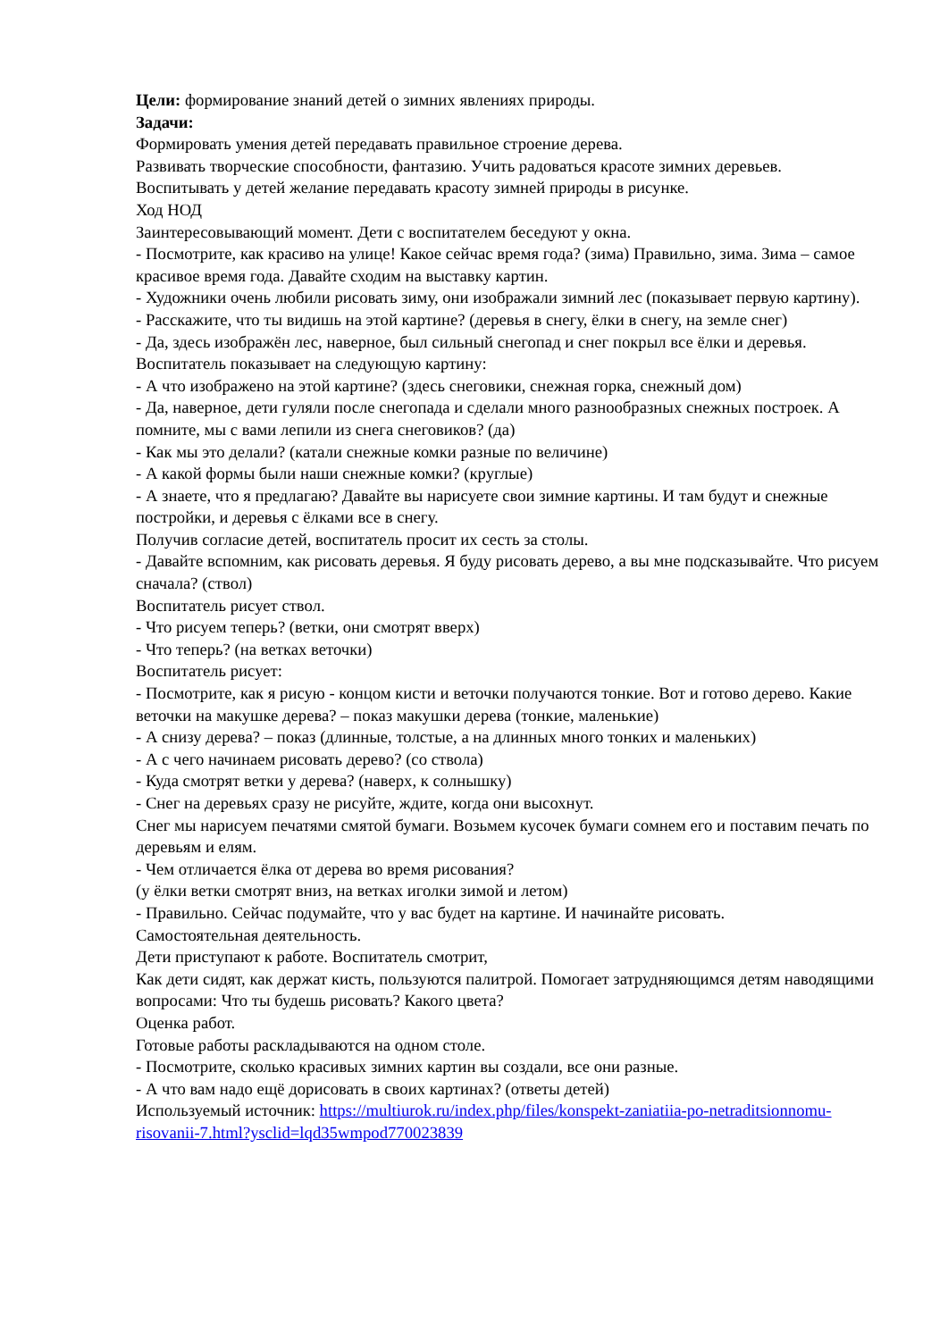Цели: формирование знаний детей о зимних явлениях природы.
Задачи:
Формировать умения детей передавать правильное строение дерева.
Развивать творческие способности, фантазию. Учить радоваться красоте зимних деревьев.
Воспитывать у детей желание передавать красоту зимней природы в рисунке.
Ход НОД
Заинтересовывающий момент. Дети с воспитателем беседуют у окна.
- Посмотрите, как красиво на улице! Какое сейчас время года? (зима) Правильно, зима. Зима – самое красивое время года. Давайте сходим на выставку картин.
- Художники очень любили рисовать зиму, они изображали зимний лес (показывает первую картину).
- Расскажите, что ты видишь на этой картине? (деревья в снегу, ёлки в снегу, на земле снег)
- Да, здесь изображён лес, наверное, был сильный снегопад и снег покрыл все ёлки и деревья.
Воспитатель показывает на следующую картину:
- А что изображено на этой картине? (здесь снеговики, снежная горка, снежный дом)
- Да, наверное, дети гуляли после снегопада и сделали много разнообразных снежных построек. А помните, мы с вами лепили из снега снеговиков? (да)
- Как мы это делали? (катали снежные комки разные по величине)
- А какой формы были наши снежные комки? (круглые)
- А знаете, что я предлагаю? Давайте вы нарисуете свои зимние картины. И там будут и снежные постройки, и деревья с ёлками все в снегу.
Получив согласие детей, воспитатель просит их сесть за столы.
- Давайте вспомним, как рисовать деревья. Я буду рисовать дерево, а вы мне подсказывайте. Что рисуем сначала? (ствол)
Воспитатель рисует ствол.
- Что рисуем теперь? (ветки, они смотрят вверх)
- Что теперь? (на ветках веточки)
Воспитатель рисует:
- Посмотрите, как я рисую - концом кисти и веточки получаются тонкие. Вот и готово дерево. Какие веточки на макушке дерева? – показ макушки дерева (тонкие, маленькие)
- А снизу дерева? – показ (длинные, толстые, а на длинных много тонких и маленьких)
- А с чего начинаем рисовать дерево? (со ствола)
- Куда смотрят ветки у дерева? (наверх, к солнышку)
- Снег на деревьях сразу не рисуйте, ждите, когда они высохнут.
Снег мы нарисуем печатями смятой бумаги. Возьмем кусочек бумаги сомнем его и поставим печать по деревьям и елям.
- Чем отличается ёлка от дерева во время рисования?
(у ёлки ветки смотрят вниз, на ветках иголки зимой и летом)
- Правильно. Сейчас подумайте, что у вас будет на картине. И начинайте рисовать.
Самостоятельная деятельность.
Дети приступают к работе. Воспитатель смотрит,
Как дети сидят, как держат кисть, пользуются палитрой. Помогает затрудняющимся детям наводящими вопросами: Что ты будешь рисовать? Какого цвета?
Оценка работ.
Готовые работы раскладываются на одном столе.
- Посмотрите, сколько красивых зимних картин вы создали, все они разные.
- А что вам надо ещё дорисовать в своих картинах? (ответы детей)
Используемый источник: https://multiurok.ru/index.php/files/konspekt-zaniatiia-po-netraditsionnomu-risovanii-7.html?ysclid=lqd35wmpod770023839